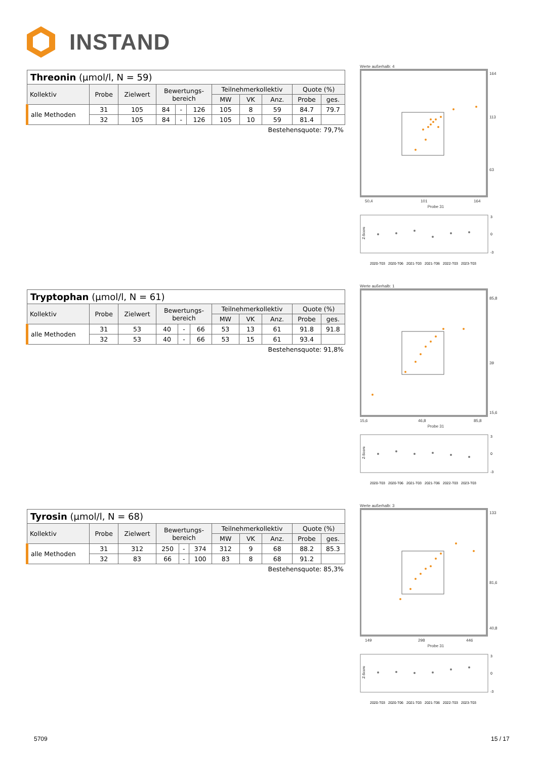INSTAND
| Threonin (µmol/l, N = 59) | | | | | | | | | | |
| Kollektiv | Probe | Zielwert | Bewertungs- bereich | | | Teilnehmerkollektiv | | | Quote (%) | |
| | | | | | | MW | VK | Anz. | Probe | ges. |
| alle Methoden | 31 | 105 | 84 | - | 126 | 105 | 8 | 59 | 84.7 | 79.7 |
| | 32 | 105 | 84 | - | 126 | 105 | 10 | 59 | 81.4 | |
Bestehensquote: 79,7%
Werte außerhalb: 4
164
113
63
50,4
101
164
Probe 31
Z-Score
3
0
-3
2020-T03
2020-T06
2021-T03
2021-T06
2022-T03
2023-T03
| Tryptophan (µmol/l, N = 61) | | | | | | | | | | |
| Kollektiv | Probe | Zielwert | Bewertungs- bereich | | | Teilnehmerkollektiv | | | Quote (%) | |
| | | | | | | MW | VK | Anz. | Probe | ges. |
| alle Methoden | 31 | 53 | 40 | - | 66 | 53 | 13 | 61 | 91.8 | 91.8 |
| | 32 | 53 | 40 | - | 66 | 53 | 15 | 61 | 93.4 | |
Bestehensquote: 91,8%
Werte außerhalb: 1
85,8
39
15,6
15,6
46,8
85,8
Probe 31
Z-Score
3
0
-3
2020-T03
2020-T06
2021-T03
2021-T06
2022-T03
2023-T03
| Tyrosin (µmol/l, N = 68) | | | | | | | | | | |
| Kollektiv | Probe | Zielwert | Bewertungs- bereich | | | Teilnehmerkollektiv | | | Quote (%) | |
| | | | | | | MW | VK | Anz. | Probe | ges. |
| alle Methoden | 31 | 312 | 250 | - | 374 | 312 | 9 | 68 | 88.2 | 85.3 |
| | 32 | 83 | 66 | - | 100 | 83 | 8 | 68 | 91.2 | |
Bestehensquote: 85,3%
Werte außerhalb: 3
133
81,6
40,8
149
298
446
Probe 31
Z-Score
3
0
-3
2020-T03
2020-T06
2021-T03
2021-T06
2022-T03
2023-T03
5709 15 / 17